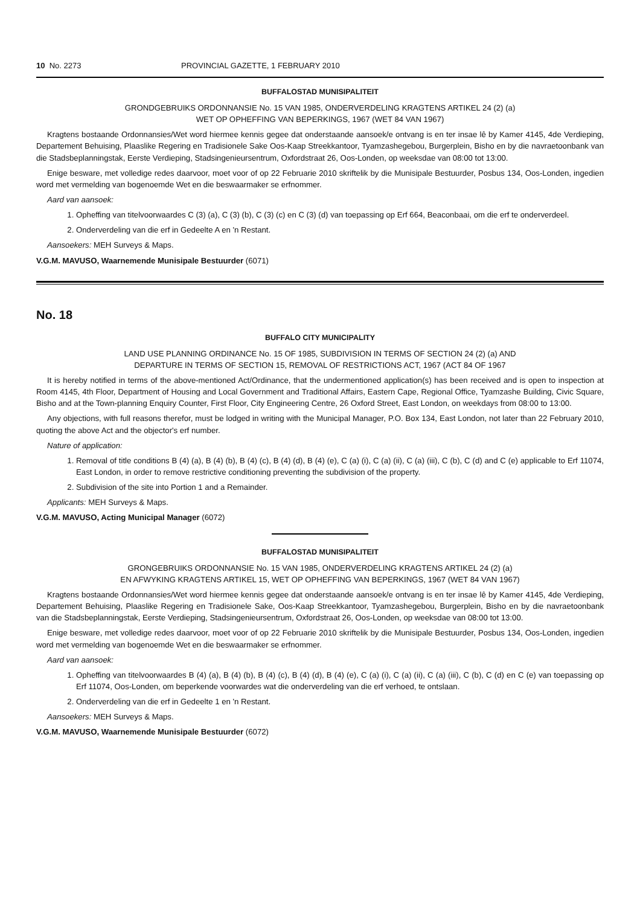10 No. 2273 PROVINCIAL GAZETTE, 1 FEBRUARY 2010
BUFFALOSTAD MUNISIPALITEIT
GRONDGEBRUIKS ORDONNANSIE No. 15 VAN 1985, ONDERVERDELING KRAGTENS ARTIKEL 24 (2) (a)
WET OP OPHEFFING VAN BEPERKINGS, 1967 (WET 84 VAN 1967)
Kragtens bostaande Ordonnansies/Wet word hiermee kennis gegee dat onderstaande aansoek/e ontvang is en ter insae lê by Kamer 4145, 4de Verdieping, Departement Behuising, Plaaslike Regering en Tradisionele Sake Oos-Kaap Streekkantoor, Tyamzashegebou, Burgerplein, Bisho en by die navraetoonbank van die Stadsbeplanningstak, Eerste Verdieping, Stadsingenieursentrum, Oxfordstraat 26, Oos-Londen, op weeksdae van 08:00 tot 13:00.
Enige besware, met volledige redes daarvoor, moet voor of op 22 Februarie 2010 skriftelik by die Munisipale Bestuurder, Posbus 134, Oos-Londen, ingedien word met vermelding van bogenoemde Wet en die beswaarmaker se erfnommer.
Aard van aansoek:
1. Opheffing van titelvoorwaardes C (3) (a), C (3) (b), C (3) (c) en C (3) (d) van toepassing op Erf 664, Beaconbaai, om die erf te onderverdeel.
2. Onderverdeling van die erf in Gedeelte A en 'n Restant.
Aansoekers: MEH Surveys & Maps.
V.G.M. MAVUSO, Waarnemende Munisipale Bestuurder (6071)
No. 18
BUFFALO CITY MUNICIPALITY
LAND USE PLANNING ORDINANCE No. 15 OF 1985, SUBDIVISION IN TERMS OF SECTION 24 (2) (a) AND
DEPARTURE IN TERMS OF SECTION 15, REMOVAL OF RESTRICTIONS ACT, 1967 (ACT 84 OF 1967
It is hereby notified in terms of the above-mentioned Act/Ordinance, that the undermentioned application(s) has been received and is open to inspection at Room 4145, 4th Floor, Department of Housing and Local Government and Traditional Affairs, Eastern Cape, Regional Office, Tyamzashe Building, Civic Square, Bisho and at the Town-planning Enquiry Counter, First Floor, City Engineering Centre, 26 Oxford Street, East London, on weekdays from 08:00 to 13:00.
Any objections, with full reasons therefor, must be lodged in writing with the Municipal Manager, P.O. Box 134, East London, not later than 22 February 2010, quoting the above Act and the objector's erf number.
Nature of application:
1. Removal of title conditions B (4) (a), B (4) (b), B (4) (c), B (4) (d), B (4) (e), C (a) (i), C (a) (ii), C (a) (iii), C (b), C (d) and C (e) applicable to Erf 11074, East London, in order to remove restrictive conditioning preventing the subdivision of the property.
2. Subdivision of the site into Portion 1 and a Remainder.
Applicants: MEH Surveys & Maps.
V.G.M. MAVUSO, Acting Municipal Manager (6072)
BUFFALOSTAD MUNISIPALITEIT
GRONGEBRUIKS ORDONNANSIE No. 15 VAN 1985, ONDERVERDELING KRAGTENS ARTIKEL 24 (2) (a)
EN AFWYKING KRAGTENS ARTIKEL 15, WET OP OPHEFFING VAN BEPERKINGS, 1967 (WET 84 VAN 1967)
Kragtens bostaande Ordonnansies/Wet word hiermee kennis gegee dat onderstaande aansoek/e ontvang is en ter insae lê by Kamer 4145, 4de Verdieping, Departement Behuising, Plaaslike Regering en Tradisionele Sake, Oos-Kaap Streekkantoor, Tyamzashegebou, Burgerplein, Bisho en by die navraetoonbank van die Stadsbeplanningstak, Eerste Verdieping, Stadsingenieursentrum, Oxfordstraat 26, Oos-Londen, op weeksdae van 08:00 tot 13:00.
Enige besware, met volledige redes daarvoor, moet voor of op 22 Februarie 2010 skriftelik by die Munisipale Bestuurder, Posbus 134, Oos-Londen, ingedien word met vermelding van bogenoemde Wet en die beswaarmaker se erfnommer.
Aard van aansoek:
1. Opheffing van titelvoorwaardes B (4) (a), B (4) (b), B (4) (c), B (4) (d), B (4) (e), C (a) (i), C (a) (ii), C (a) (iii), C (b), C (d) en C (e) van toepassing op Erf 11074, Oos-Londen, om beperkende voorwardes wat die onderverdeling van die erf verhoed, te ontslaan.
2. Onderverdeling van die erf in Gedeelte 1 en 'n Restant.
Aansoekers: MEH Surveys & Maps.
V.G.M. MAVUSO, Waarnemende Munisipale Bestuurder (6072)